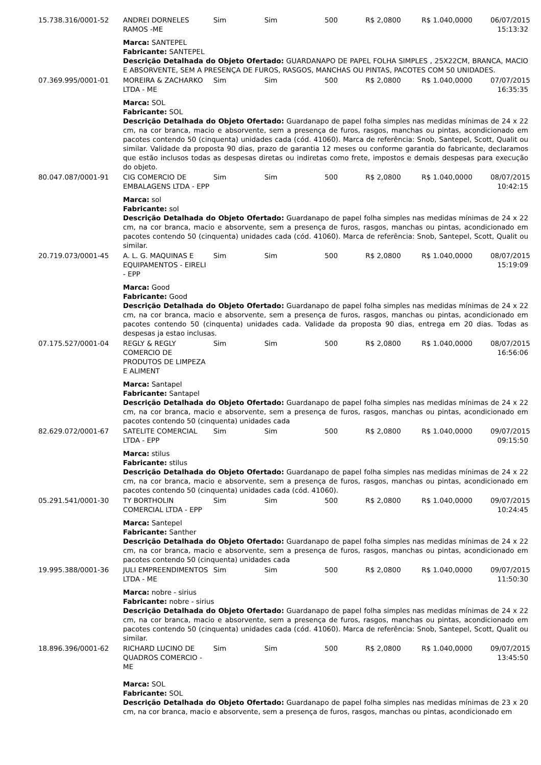| 15.738.316/0001-52 | ANDREI DORNELES RAMOS -ME | Sim | Sim | 500 | R$ 2,0800 | R$ 1.040,0000 | 06/07/2015 15:13:32 |
| | Marca: SANTEPEL Fabricante: SANTEPEL Descrição Detalhada do Objeto Ofertado: GUARDANAPO DE PAPEL FOLHA SIMPLES , 25X22CM, BRANCA, MACIO E ABSORVENTE, SEM A PRESENÇA DE FUROS, RASGOS, MANCHAS OU PINTAS, PACOTES COM 50 UNIDADES. | | | | | | |
| 07.369.995/0001-01 | MOREIRA & ZACHARKO LTDA - ME | Sim | Sim | 500 | R$ 2,0800 | R$ 1.040,0000 | 07/07/2015 16:35:35 |
| | Marca: SOL Fabricante: SOL Descrição Detalhada do Objeto Ofertado: Guardanapo de papel folha simples nas medidas mínimas de 24 x 22 cm, na cor branca, macio e absorvente, sem a presença de furos, rasgos, manchas ou pintas, acondicionado em pacotes contendo 50 (cinquenta) unidades cada (cód. 41060). Marca de referência: Snob, Santepel, Scott, Qualit ou similar. Validade da proposta 90 dias, prazo de garantia 12 meses ou conforme garantia do fabricante, declaramos que estão inclusos todas as despesas diretas ou indiretas como frete, impostos e demais despesas para execução do objeto. | | | | | | |
| 80.047.087/0001-91 | CIG COMERCIO DE EMBALAGENS LTDA - EPP | Sim | Sim | 500 | R$ 2,0800 | R$ 1.040,0000 | 08/07/2015 10:42:15 |
| | Marca: sol Fabricante: sol Descrição Detalhada do Objeto Ofertado: Guardanapo de papel folha simples nas medidas mínimas de 24 x 22 cm, na cor branca, macio e absorvente, sem a presença de furos, rasgos, manchas ou pintas, acondicionado em pacotes contendo 50 (cinquenta) unidades cada (cód. 41060). Marca de referência: Snob, Santepel, Scott, Qualit ou similar. | | | | | | |
| 20.719.073/0001-45 | A. L. G. MAQUINAS E EQUIPAMENTOS - EIRELI - EPP | Sim | Sim | 500 | R$ 2,0800 | R$ 1.040,0000 | 08/07/2015 15:19:09 |
| | Marca: Good Fabricante: Good Descrição Detalhada do Objeto Ofertado: Guardanapo de papel folha simples nas medidas mínimas de 24 x 22 cm, na cor branca, macio e absorvente, sem a presença de furos, rasgos, manchas ou pintas, acondicionado em pacotes contendo 50 (cinquenta) unidades cada. Validade da proposta 90 dias, entrega em 20 dias. Todas as despesas ja estao inclusas. | | | | | | |
| 07.175.527/0001-04 | REGLY & REGLY COMERCIO DE PRODUTOS DE LIMPEZA E ALIMENT | Sim | Sim | 500 | R$ 2,0800 | R$ 1.040,0000 | 08/07/2015 16:56:06 |
| | Marca: Santapel Fabricante: Santapel Descrição Detalhada do Objeto Ofertado: Guardanapo de papel folha simples nas medidas mínimas de 24 x 22 cm, na cor branca, macio e absorvente, sem a presença de furos, rasgos, manchas ou pintas, acondicionado em pacotes contendo 50 (cinquenta) unidades cada | | | | | | |
| 82.629.072/0001-67 | SATELITE COMERCIAL LTDA - EPP | Sim | Sim | 500 | R$ 2,0800 | R$ 1.040,0000 | 09/07/2015 09:15:50 |
| | Marca: stilus Fabricante: stilus Descrição Detalhada do Objeto Ofertado: Guardanapo de papel folha simples nas medidas mínimas de 24 x 22 cm, na cor branca, macio e absorvente, sem a presença de furos, rasgos, manchas ou pintas, acondicionado em pacotes contendo 50 (cinquenta) unidades cada (cód. 41060). | | | | | | |
| 05.291.541/0001-30 | TY BORTHOLIN COMERCIAL LTDA - EPP | Sim | Sim | 500 | R$ 2,0800 | R$ 1.040,0000 | 09/07/2015 10:24:45 |
| | Marca: Santepel Fabricante: Santher Descrição Detalhada do Objeto Ofertado: Guardanapo de papel folha simples nas medidas mínimas de 24 x 22 cm, na cor branca, macio e absorvente, sem a presença de furos, rasgos, manchas ou pintas, acondicionado em pacotes contendo 50 (cinquenta) unidades cada | | | | | | |
| 19.995.388/0001-36 | JULI EMPREENDIMENTOS LTDA - ME | Sim | Sim | 500 | R$ 2,0800 | R$ 1.040,0000 | 09/07/2015 11:50:30 |
| | Marca: nobre - sirius Fabricante: nobre - sirius Descrição Detalhada do Objeto Ofertado: Guardanapo de papel folha simples nas medidas mínimas de 24 x 22 cm, na cor branca, macio e absorvente, sem a presença de furos, rasgos, manchas ou pintas, acondicionado em pacotes contendo 50 (cinquenta) unidades cada (cód. 41060). Marca de referência: Snob, Santepel, Scott, Qualit ou similar. | | | | | | |
| 18.896.396/0001-62 | RICHARD LUCINO DE QUADROS COMERCIO - ME | Sim | Sim | 500 | R$ 2,0800 | R$ 1.040,0000 | 09/07/2015 13:45:50 |
| | Marca: SOL Fabricante: SOL Descrição Detalhada do Objeto Ofertado: Guardanapo de papel folha simples nas medidas mínimas de 23 x 20 cm, na cor branca, macio e absorvente, sem a presença de furos, rasgos, manchas ou pintas, acondicionado em | | | | | | |